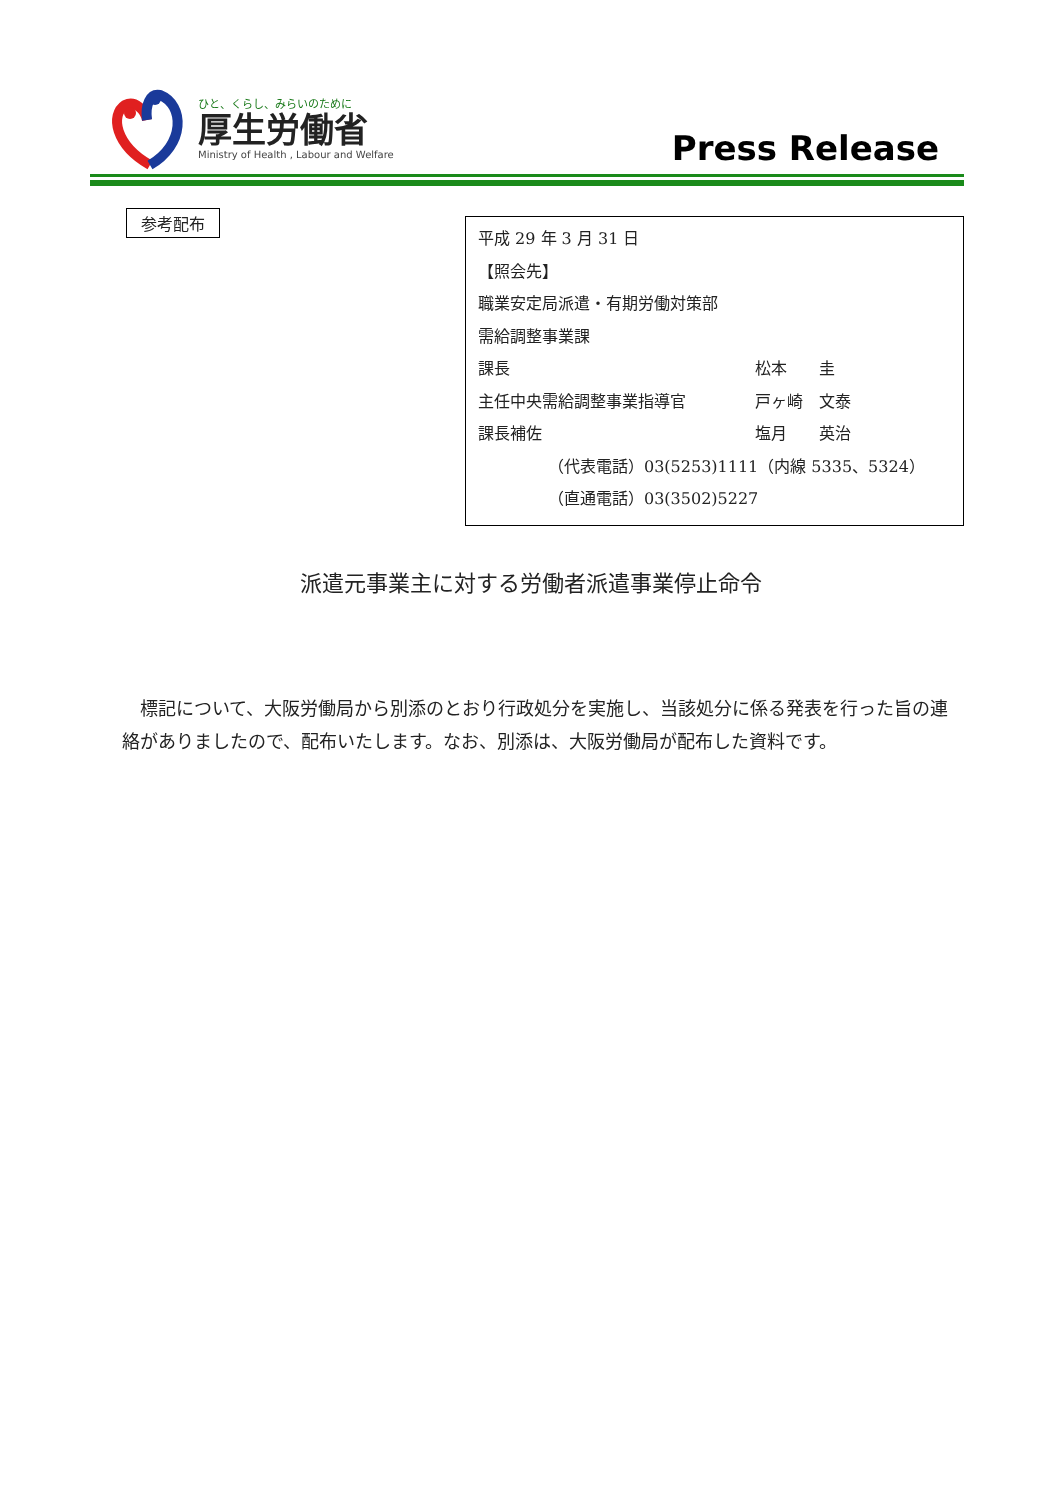ひと、くらし、みらいのために
厚生労働省
Ministry of Health , Labour and Welfare
Press Release
参考配布
平成 29 年 3 月 31 日
【照会先】
職業安定局派遣・有期労働対策部
需給調整事業課
課長 松本　　圭
主任中央需給調整事業指導官 戸ヶ崎　文泰
課長補佐 塩月　　英治
（代表電話）03(5253)1111（内線 5335、5324）
（直通電話）03(3502)5227
派遣元事業主に対する労働者派遣事業停止命令
標記について、大阪労働局から別添のとおり行政処分を実施し、当該処分に係る発表を行った旨の連絡がありましたので、配布いたします。なお、別添は、大阪労働局が配布した資料です。